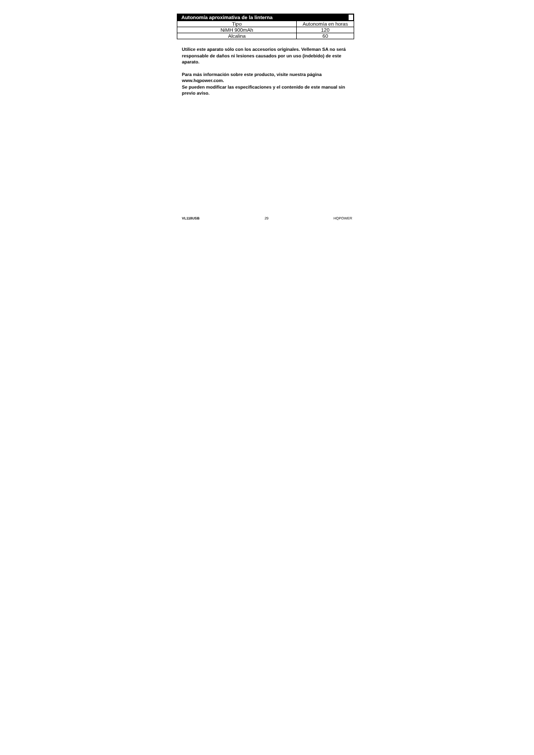| Autonomía aproximativa de la linterna | |
| --- | --- |
| Tipo | Autonomía en horas |
| NiMH 900mAh | 120 |
| Alcalina | 60 |
Utilice este aparato sólo con los accesorios originales. Velleman SA no será responsable de daños ni lesiones causados por un uso (indebido) de este aparato.
Para más información sobre este producto, visite nuestra página www.hqpower.com.
Se pueden modificar las especificaciones y el contenido de este manual sin previo aviso.
VL118USB 29 HQPOWER